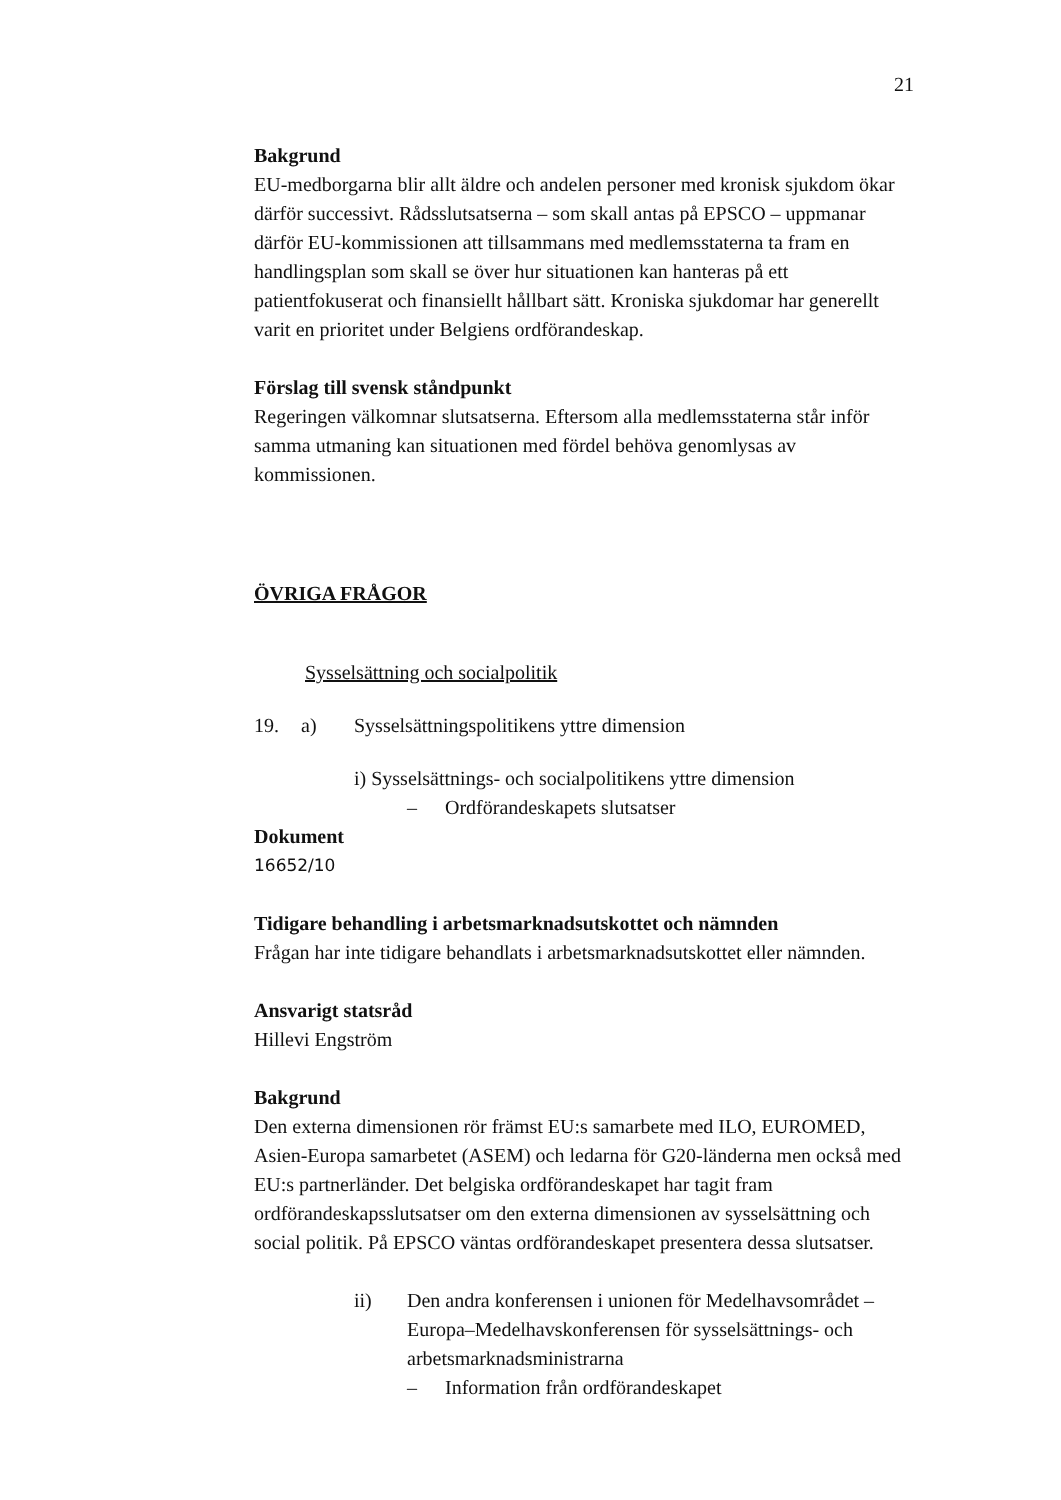21
Bakgrund
EU-medborgarna blir allt äldre och andelen personer med kronisk sjukdom ökar därför successivt. Rådsslutsatserna – som skall antas på EPSCO – uppmanar därför EU-kommissionen att tillsammans med medlemsstaterna ta fram en handlingsplan som skall se över hur situationen kan hanteras på ett patientfokuserat och finansiellt hållbart sätt. Kroniska sjukdomar har generellt varit en prioritet under Belgiens ordförandeskap.
Förslag till svensk ståndpunkt
Regeringen välkomnar slutsatserna. Eftersom alla medlemsstaterna står inför samma utmaning kan situationen med fördel behöva genomlysas av kommissionen.
ÖVRIGA FRÅGOR
Sysselsättning och socialpolitik
19. a) Sysselsättningspolitikens yttre dimension
i) Sysselsättnings- och socialpolitikens yttre dimension
– Ordförandeskapets slutsatser
Dokument
16652/10
Tidigare behandling i arbetsmarknadsutskottet och nämnden
Frågan har inte tidigare behandlats i arbetsmarknadsutskottet eller nämnden.
Ansvarigt statsråd
Hillevi Engström
Bakgrund
Den externa dimensionen rör främst EU:s samarbete med ILO, EUROMED, Asien-Europa samarbetet (ASEM) och ledarna för G20-länderna men också med EU:s partnerländer. Det belgiska ordförandeskapet har tagit fram ordförandeskapsslutsatser om den externa dimensionen av sysselsättning och social politik. På EPSCO väntas ordförandeskapet presentera dessa slutsatser.
ii) Den andra konferensen i unionen för Medelhavsområdet – Europa–Medelhavskonferensen för sysselsättnings- och arbetsmarknadsministrarna
– Information från ordförandeskapet